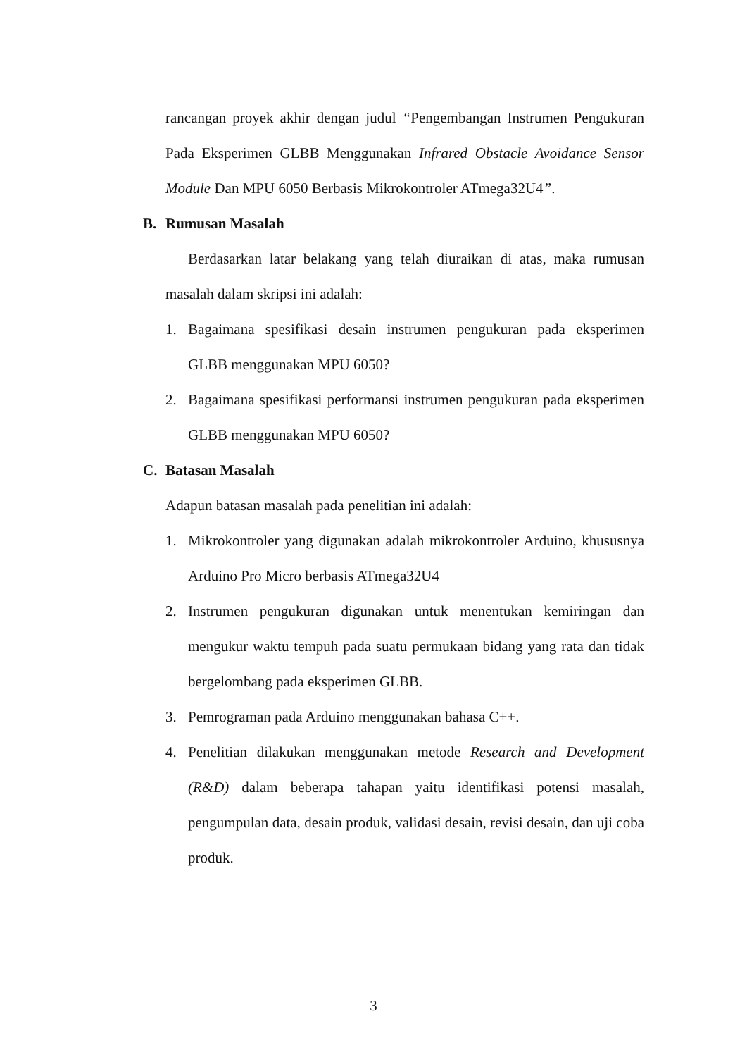rancangan proyek akhir dengan judul “Pengembangan Instrumen Pengukuran Pada Eksperimen GLBB Menggunakan Infrared Obstacle Avoidance Sensor Module Dan MPU 6050 Berbasis Mikrokontroler ATmega32U4”.
B. Rumusan Masalah
Berdasarkan latar belakang yang telah diuraikan di atas, maka rumusan masalah dalam skripsi ini adalah:
1. Bagaimana spesifikasi desain instrumen pengukuran pada eksperimen GLBB menggunakan MPU 6050?
2. Bagaimana spesifikasi performansi instrumen pengukuran pada eksperimen GLBB menggunakan MPU 6050?
C. Batasan Masalah
Adapun batasan masalah pada penelitian ini adalah:
1. Mikrokontroler yang digunakan adalah mikrokontroler Arduino, khususnya Arduino Pro Micro berbasis ATmega32U4
2. Instrumen pengukuran digunakan untuk menentukan kemiringan dan mengukur waktu tempuh pada suatu permukaan bidang yang rata dan tidak bergelombang pada eksperimen GLBB.
3. Pemrograman pada Arduino menggunakan bahasa C++.
4. Penelitian dilakukan menggunakan metode Research and Development (R&D) dalam beberapa tahapan yaitu identifikasi potensi masalah, pengumpulan data, desain produk, validasi desain, revisi desain, dan uji coba produk.
3